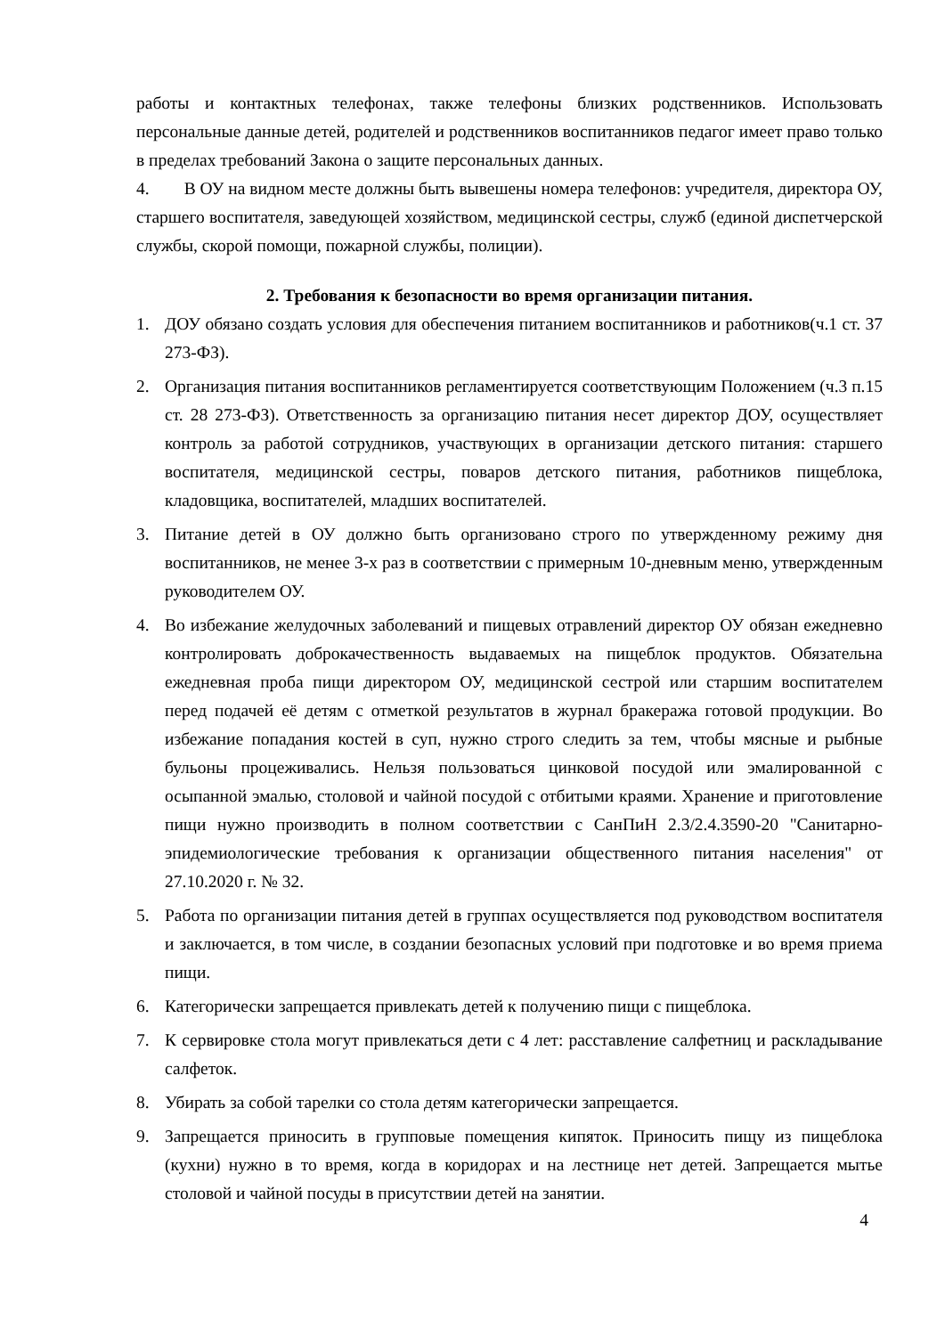работы и контактных телефонах, также телефоны близких родственников. Использовать персональные данные детей, родителей и родственников воспитанников педагог имеет право только в пределах требований Закона о защите персональных данных.
4. В ОУ на видном месте должны быть вывешены номера телефонов: учредителя, директора ОУ, старшего воспитателя, заведующей хозяйством, медицинской сестры, служб (единой диспетчерской службы, скорой помощи, пожарной службы, полиции).
2. Требования к безопасности во время организации питания.
1. ДОУ обязано создать условия для обеспечения питанием воспитанников и работников(ч.1 ст. 37 273-ФЗ).
2. Организация питания воспитанников регламентируется соответствующим Положением (ч.3 п.15 ст. 28 273-ФЗ). Ответственность за организацию питания несет директор ДОУ, осуществляет контроль за работой сотрудников, участвующих в организации детского питания: старшего воспитателя, медицинской сестры, поваров детского питания, работников пищеблока, кладовщика, воспитателей, младших воспитателей.
3. Питание детей в ОУ должно быть организовано строго по утвержденному режиму дня воспитанников, не менее 3-х раз в соответствии с примерным 10-дневным меню, утвержденным руководителем ОУ.
4. Во избежание желудочных заболеваний и пищевых отравлений директор ОУ обязан ежедневно контролировать доброкачественность выдаваемых на пищеблок продуктов. Обязательна ежедневная проба пищи директором ОУ, медицинской сестрой или старшим воспитателем перед подачей её детям с отметкой результатов в журнал бракеража готовой продукции. Во избежание попадания костей в суп, нужно строго следить за тем, чтобы мясные и рыбные бульоны процеживались. Нельзя пользоваться цинковой посудой или эмалированной с осыпанной эмалью, столовой и чайной посудой с отбитыми краями. Хранение и приготовление пищи нужно производить в полном соответствии с СанПиН 2.3/2.4.3590-20 "Санитарно-эпидемиологические требования к организации общественного питания населения" от 27.10.2020 г. № 32.
5. Работа по организации питания детей в группах осуществляется под руководством воспитателя и заключается, в том числе, в создании безопасных условий при подготовке и во время приема пищи.
6. Категорически запрещается привлекать детей к получению пищи с пищеблока.
7. К сервировке стола могут привлекаться дети с 4 лет: расставление салфетниц и раскладывание салфеток.
8. Убирать за собой тарелки со стола детям категорически запрещается.
9. Запрещается приносить в групповые помещения кипяток. Приносить пищу из пищеблока (кухни) нужно в то время, когда в коридорах и на лестнице нет детей. Запрещается мытье столовой и чайной посуды в присутствии детей на занятии.
4